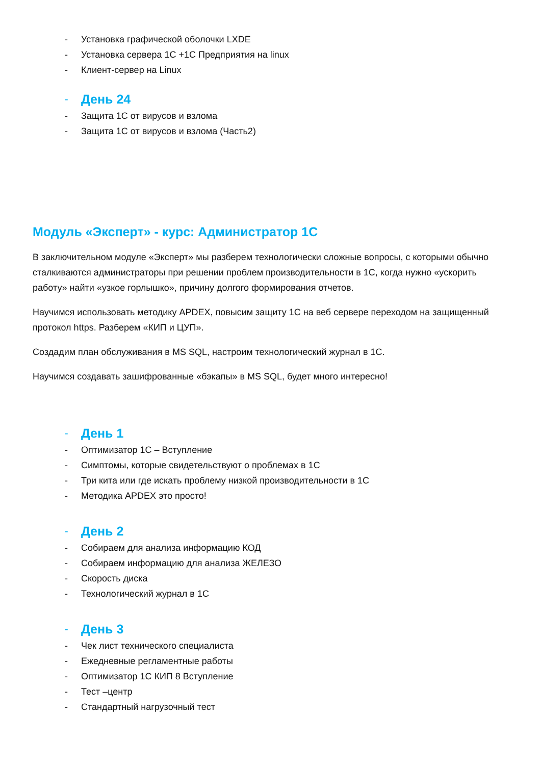- Установка графической оболочки LXDE
- Установка сервера 1С +1С Предприятия на linux
- Клиент-сервер на Linux
- День 24
- Защита 1С от вирусов и взлома
- Защита 1С от вирусов и взлома (Часть2)
Модуль «Эксперт» - курс: Администратор 1С
В заключительном модуле «Эксперт» мы разберем технологически сложные вопросы, с которыми обычно сталкиваются администраторы при решении проблем производительности в 1С, когда нужно «ускорить работу» найти «узкое горлышко», причину долгого формирования отчетов.
Научимся использовать методику APDEX, повысим защиту 1С на веб сервере переходом на защищенный протокол https. Разберем «КИП и ЦУП».
Создадим план обслуживания в MS SQL, настроим технологический журнал в 1С.
Научимся создавать зашифрованные «бэкапы» в MS SQL, будет много интересно!
- День 1
- Оптимизатор 1С – Вступление
- Симптомы, которые свидетельствуют о проблемах в 1С
- Три кита или где искать проблему низкой производительности в 1С
- Методика APDEX это просто!
- День 2
- Собираем для анализа информацию КОД
- Собираем информацию для анализа ЖЕЛЕЗО
- Скорость диска
- Технологический журнал в 1С
- День 3
- Чек лист технического специалиста
- Ежедневные регламентные работы
- Оптимизатор 1С КИП 8 Вступление
- Тест –центр
- Стандартный нагрузочный тест